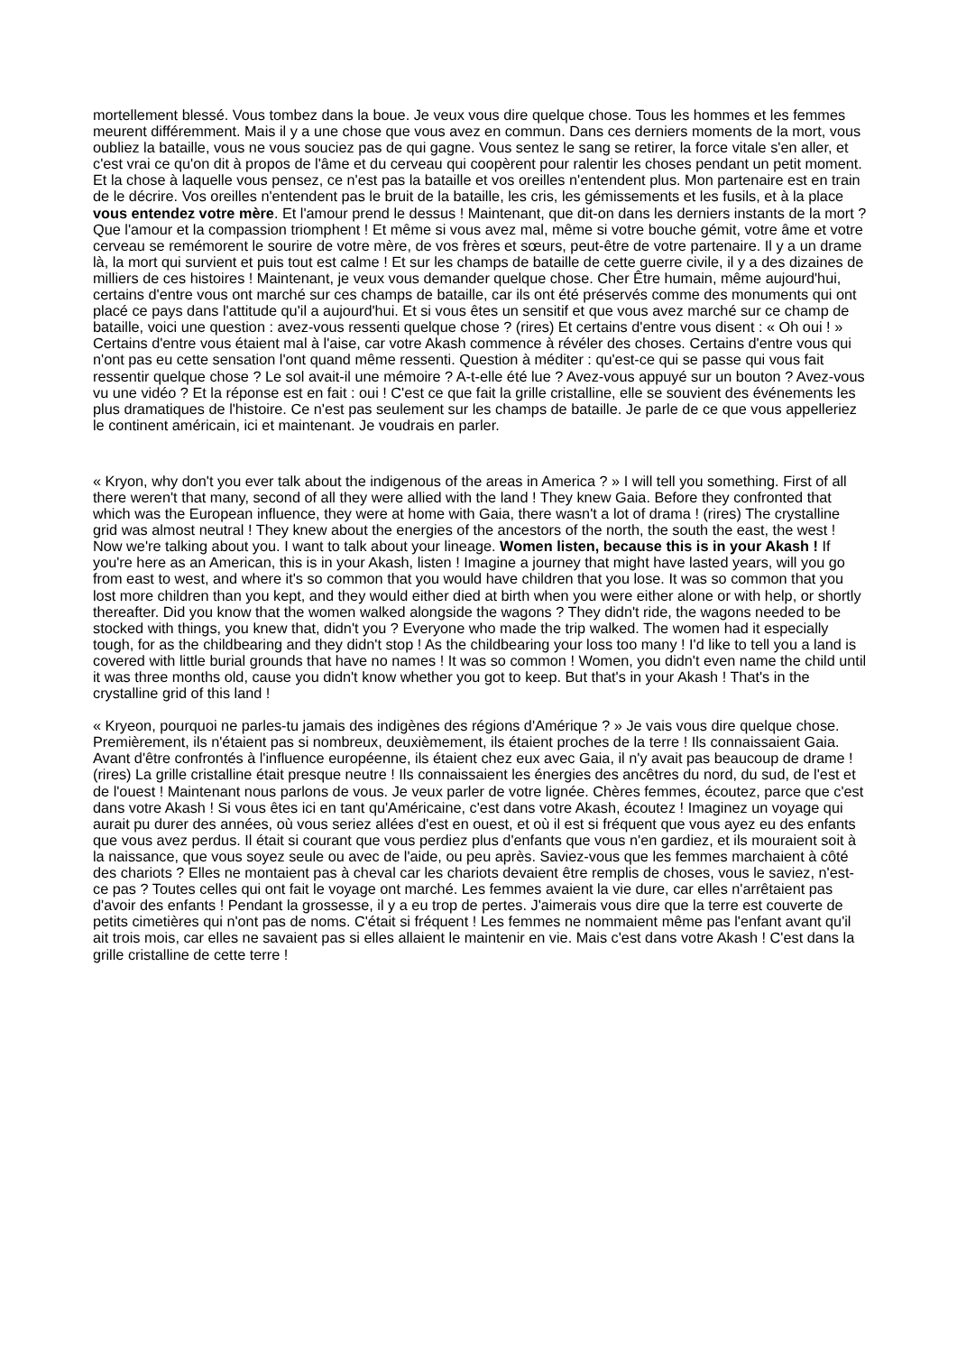mortellement blessé. Vous tombez dans la boue. Je veux vous dire quelque chose. Tous les hommes et les femmes meurent différemment. Mais il y a une chose que vous avez en commun. Dans ces derniers moments de la mort, vous oubliez la bataille, vous ne vous souciez pas de qui gagne. Vous sentez le sang se retirer, la force vitale s'en aller, et c'est vrai ce qu'on dit à propos de l'âme et du cerveau qui coopèrent pour ralentir les choses pendant un petit moment. Et la chose à laquelle vous pensez, ce n'est pas la bataille et vos oreilles n'entendent plus. Mon partenaire est en train de le décrire. Vos oreilles n'entendent pas le bruit de la bataille, les cris, les gémissements et les fusils, et à la place vous entendez votre mère. Et l'amour prend le dessus ! Maintenant, que dit-on dans les derniers instants de la mort ? Que l'amour et la compassion triomphent ! Et même si vous avez mal, même si votre bouche gémit, votre âme et votre cerveau se remémorent le sourire de votre mère, de vos frères et sœurs, peut-être de votre partenaire. Il y a un drame là, la mort qui survient et puis tout est calme ! Et sur les champs de bataille de cette guerre civile, il y a des dizaines de milliers de ces histoires ! Maintenant, je veux vous demander quelque chose. Cher Être humain, même aujourd'hui, certains d'entre vous ont marché sur ces champs de bataille, car ils ont été préservés comme des monuments qui ont placé ce pays dans l'attitude qu'il a aujourd'hui. Et si vous êtes un sensitif et que vous avez marché sur ce champ de bataille, voici une question : avez-vous ressenti quelque chose ? (rires) Et certains d'entre vous disent : « Oh oui ! » Certains d'entre vous étaient mal à l'aise, car votre Akash commence à révéler des choses. Certains d'entre vous qui n'ont pas eu cette sensation l'ont quand même ressenti. Question à méditer : qu'est-ce qui se passe qui vous fait ressentir quelque chose ? Le sol avait-il une mémoire ? A-t-elle été lue ? Avez-vous appuyé sur un bouton ? Avez-vous vu une vidéo ? Et la réponse est en fait : oui ! C'est ce que fait la grille cristalline, elle se souvient des événements les plus dramatiques de l'histoire. Ce n'est pas seulement sur les champs de bataille. Je parle de ce que vous appelleriez le continent américain, ici et maintenant. Je voudrais en parler.
« Kryon, why don't you ever talk about the indigenous of the areas in America ? » I will tell you something. First of all there weren't that many, second of all they were allied with the land ! They knew Gaia. Before they confronted that which was the European influence, they were at home with Gaia, there wasn't a lot of drama ! (rires) The crystalline grid was almost neutral ! They knew about the energies of the ancestors of the north, the south the east, the west ! Now we're talking about you. I want to talk about your lineage. Women listen, because this is in your Akash ! If you're here as an American, this is in your Akash, listen ! Imagine a journey that might have lasted years, will you go from east to west, and where it's so common that you would have children that you lose. It was so common that you lost more children than you kept, and they would either died at birth when you were either alone or with help, or shortly thereafter. Did you know that the women walked alongside the wagons ? They didn't ride, the wagons needed to be stocked with things, you knew that, didn't you ? Everyone who made the trip walked. The women had it especially tough, for as the childbearing and they didn't stop ! As the childbearing your loss too many ! I'd like to tell you a land is covered with little burial grounds that have no names ! It was so common ! Women, you didn't even name the child until it was three months old, cause you didn't know whether you got to keep. But that's in your Akash ! That's in the crystalline grid of this land !
« Kryeon, pourquoi ne parles-tu jamais des indigènes des régions d'Amérique ? » Je vais vous dire quelque chose. Premièrement, ils n'étaient pas si nombreux, deuxièmement, ils étaient proches de la terre ! Ils connaissaient Gaia. Avant d'être confrontés à l'influence européenne, ils étaient chez eux avec Gaia, il n'y avait pas beaucoup de drame ! (rires) La grille cristalline était presque neutre ! Ils connaissaient les énergies des ancêtres du nord, du sud, de l'est et de l'ouest ! Maintenant nous parlons de vous. Je veux parler de votre lignée. Chères femmes, écoutez, parce que c'est dans votre Akash ! Si vous êtes ici en tant qu'Américaine, c'est dans votre Akash, écoutez ! Imaginez un voyage qui aurait pu durer des années, où vous seriez allées d'est en ouest, et où il est si fréquent que vous ayez eu des enfants que vous avez perdus. Il était si courant que vous perdiez plus d'enfants que vous n'en gardiez, et ils mouraient soit à la naissance, que vous soyez seule ou avec de l'aide, ou peu après. Saviez-vous que les femmes marchaient à côté des chariots ? Elles ne montaient pas à cheval car les chariots devaient être remplis de choses, vous le saviez, n'est-ce pas ? Toutes celles qui ont fait le voyage ont marché. Les femmes avaient la vie dure, car elles n'arrêtaient pas d'avoir des enfants ! Pendant la grossesse, il y a eu trop de pertes. J'aimerais vous dire que la terre est couverte de petits cimetières qui n'ont pas de noms. C'était si fréquent ! Les femmes ne nommaient même pas l'enfant avant qu'il ait trois mois, car elles ne savaient pas si elles allaient le maintenir en vie. Mais c'est dans votre Akash ! C'est dans la grille cristalline de cette terre !